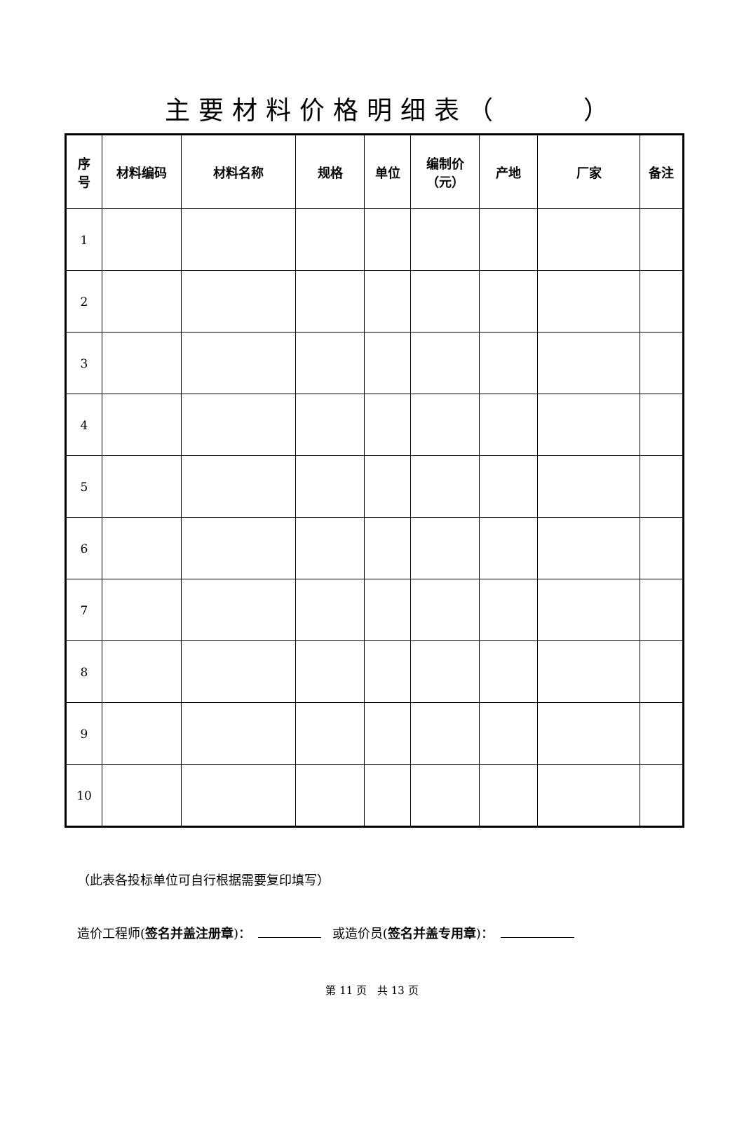主要材料价格明细表（ ）
| 序 号 | 材料编码 | 材料名称 | 规格 | 单位 | 编制价 （元） | 产地 | 厂家 | 备注 |
| --- | --- | --- | --- | --- | --- | --- | --- | --- |
| 1 | | | | | | | | |
| 2 | | | | | | | | |
| 3 | | | | | | | | |
| 4 | | | | | | | | |
| 5 | | | | | | | | |
| 6 | | | | | | | | |
| 7 | | | | | | | | |
| 8 | | | | | | | | |
| 9 | | | | | | | | |
| 10 | | | | | | | | |
（此表各投标单位可自行根据需要复印填写）
造价工程师(签名并盖注册章)： 或造价员(签名并盖专用章)：
第 11 页　共 13 页